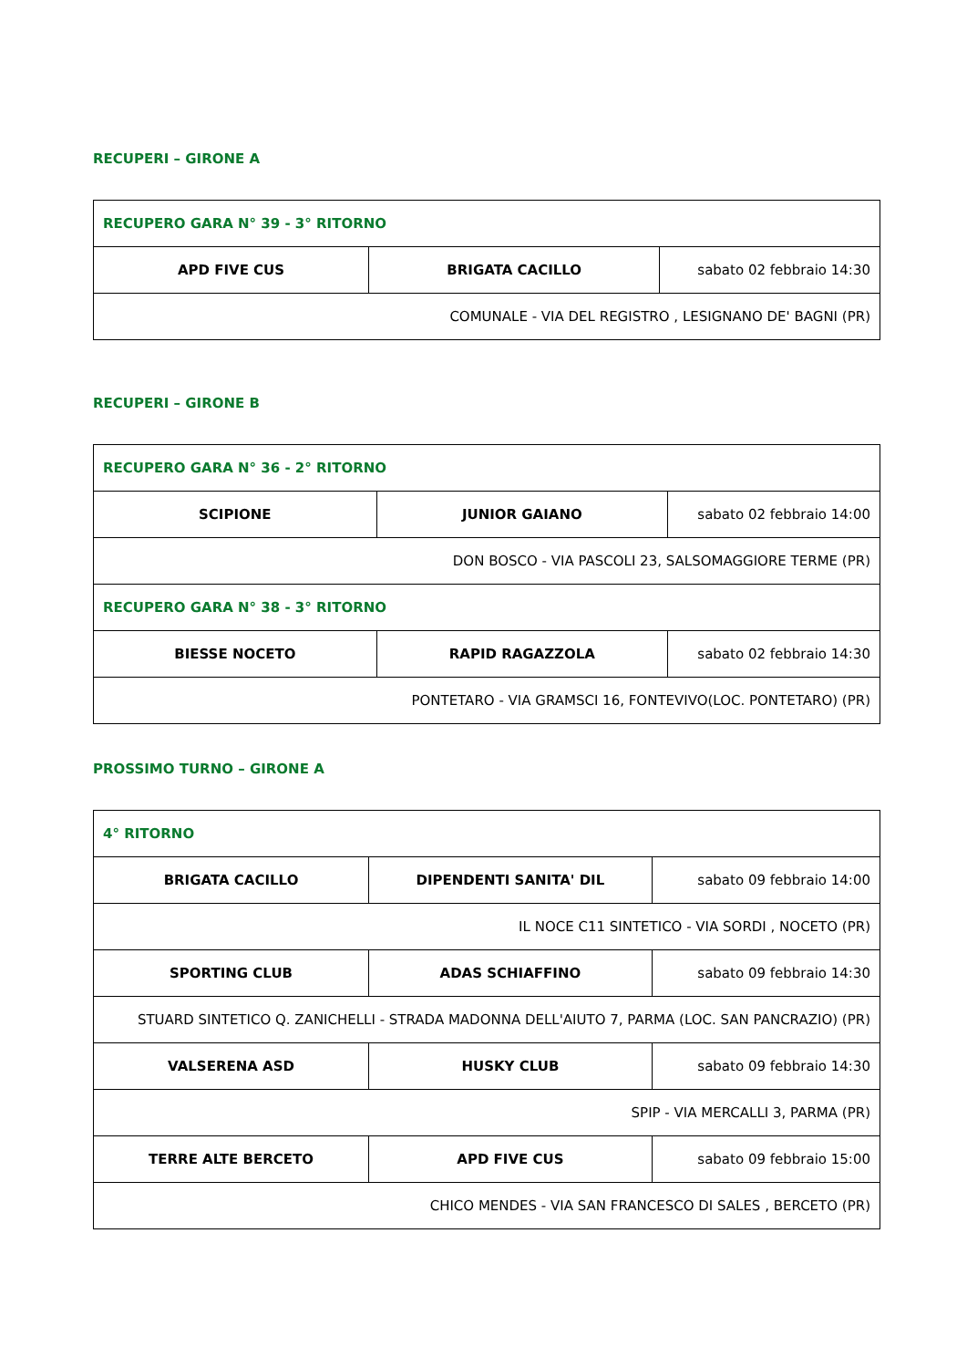RECUPERI – GIRONE A
| RECUPERO GARA N° 39 - 3° RITORNO | | |
| APD FIVE CUS | BRIGATA CACILLO | sabato 02 febbraio 14:30 |
| COMUNALE - VIA DEL REGISTRO , LESIGNANO DE' BAGNI (PR) | | |
RECUPERI – GIRONE B
| RECUPERO GARA N° 36 - 2° RITORNO | | |
| SCIPIONE | JUNIOR GAIANO | sabato 02 febbraio 14:00 |
| DON BOSCO - VIA PASCOLI 23, SALSOMAGGIORE TERME (PR) | | |
| RECUPERO GARA N° 38 - 3° RITORNO | | |
| BIESSE NOCETO | RAPID RAGAZZOLA | sabato 02 febbraio 14:30 |
| PONTETARO - VIA GRAMSCI 16, FONTEVIVO(LOC. PONTETARO) (PR) | | |
PROSSIMO TURNO – GIRONE A
| 4° RITORNO | | |
| BRIGATA CACILLO | DIPENDENTI SANITA' DIL | sabato 09 febbraio 14:00 |
| IL NOCE C11 SINTETICO - VIA SORDI , NOCETO (PR) | | |
| SPORTING CLUB | ADAS SCHIAFFINO | sabato 09 febbraio 14:30 |
| STUARD SINTETICO Q. ZANICHELLI - STRADA MADONNA DELL'AIUTO 7, PARMA (LOC. SAN PANCRAZIO) (PR) | | |
| VALSERENA ASD | HUSKY CLUB | sabato 09 febbraio 14:30 |
| SPIP - VIA MERCALLI 3, PARMA (PR) | | |
| TERRE ALTE BERCETO | APD FIVE CUS | sabato 09 febbraio 15:00 |
| CHICO MENDES - VIA SAN FRANCESCO DI SALES , BERCETO (PR) | | |